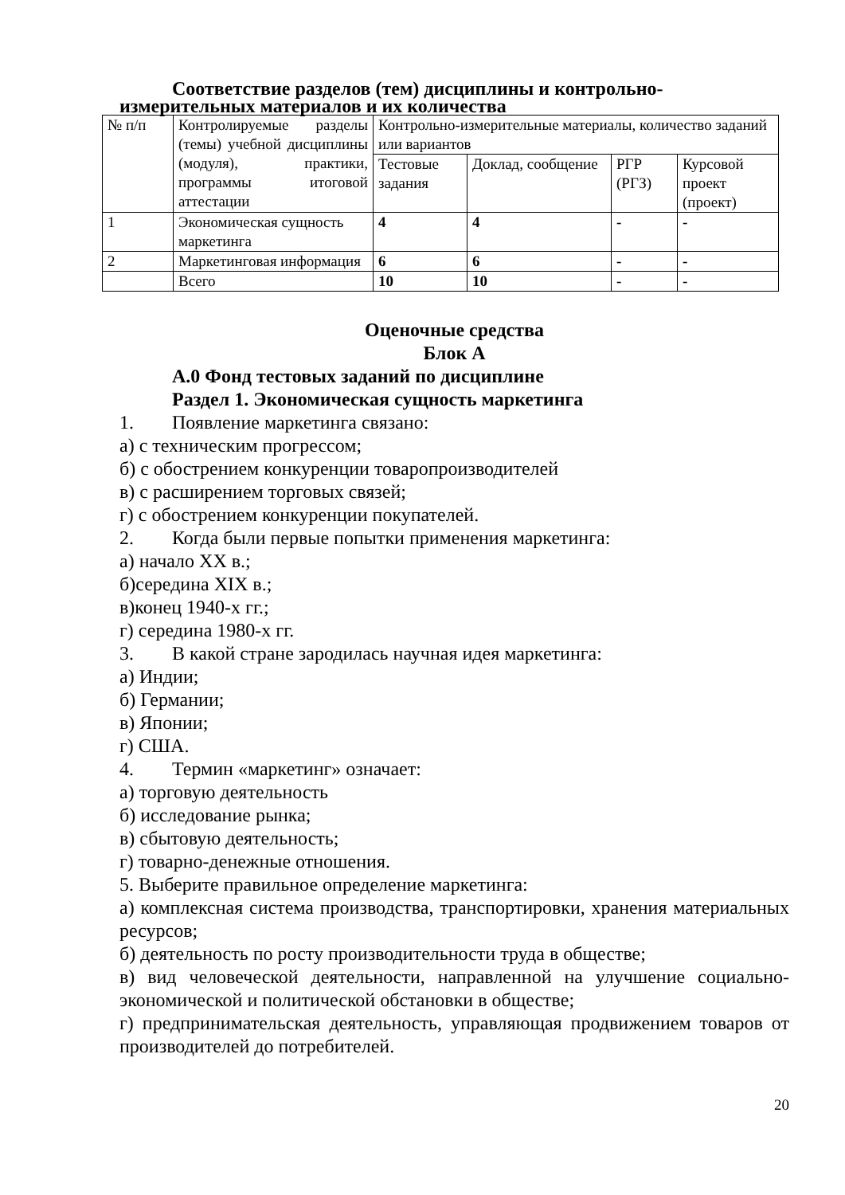Соответствие разделов (тем) дисциплины и контрольно-
измерительных материалов и их количества
| № п/п | Контролируемые разделы (темы) учебной дисциплины (модуля), практики, программы итоговой аттестации | Контрольно-измерительные материалы, количество заданий или вариантов | | | |
| | | Тестовые задания | Доклад, сообщение | РГР (РГЗ) | Курсовой проект (проект) |
| 1 | Экономическая сущность маркетинга | 4 | 4 | - | - |
| 2 | Маркетинговая информация | 6 | 6 | - | - |
| | Всего | 10 | 10 | - | - |
Оценочные средства
Блок А
А.0 Фонд тестовых заданий по дисциплине
Раздел 1. Экономическая сущность маркетинга
1. Появление маркетинга связано:
а) с техническим прогрессом;
б) с обострением конкуренции товаропроизводителей
в) с расширением торговых связей;
г) с обострением конкуренции покупателей.
2. Когда были первые попытки применения маркетинга:
а) начало XX в.;
б)середина XIX в.;
в)конец 1940-х гг.;
г) середина 1980-х гг.
3. В какой стране зародилась научная идея маркетинга:
а) Индии;
б) Германии;
в) Японии;
г) США.
4. Термин «маркетинг» означает:
а) торговую деятельность
б) исследование рынка;
в) сбытовую деятельность;
г) товарно-денежные отношения.
5. Выберите правильное определение маркетинга:
а) комплексная система производства, транспортировки, хранения материальных ресурсов;
б) деятельность по росту производительности труда в обществе;
в) вид человеческой деятельности, направленной на улучшение социально-экономической и политической обстановки в обществе;
г) предпринимательская деятельность, управляющая продвижением товаров от производителей до потребителей.
20